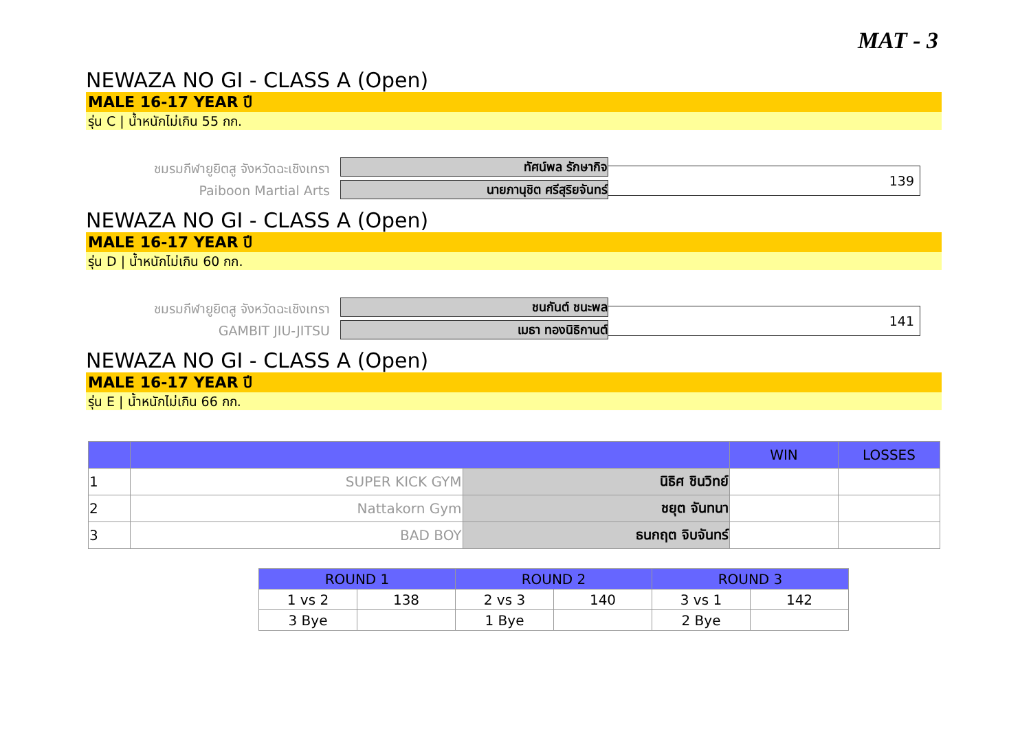MAT - 3
NEWAZA NO GI - CLASS A (Open)
MALE 16-17 YEAR ปี
รุ่น C | น้ำหนักไม่เกิน 55 กก.
ชมรมกีฬายูยิตสู จังหวัดฉะเชิงเทรา
Paiboon Martial Arts
ทัศน์พล รักษากิจ
นายภานุชิต ศรีสุริยจันทร์
139
NEWAZA NO GI - CLASS A (Open)
MALE 16-17 YEAR ปี
รุ่น D | น้ำหนักไม่เกิน 60 กก.
ชมรมกีฬายูยิตสู จังหวัดฉะเชิงเทรา
GAMBIT JIU-JITSU
ชนกันต์ ชนะพล
เมธา ทองนิธิกานต์
141
NEWAZA NO GI - CLASS A (Open)
MALE 16-17 YEAR ปี
รุ่น E | น้ำหนักไม่เกิน 66 กก.
| | | | WIN | LOSSES |
| --- | --- | --- | --- | --- |
| 1 | SUPER KICK GYM | นิธิศ ชินวิทย์ | | |
| 2 | Nattakorn Gym | ชยุต จันทนา | | |
| 3 | BAD BOY | ธนกฤต จิบจันทร์ | | |
| ROUND 1 | | ROUND 2 | | ROUND 3 | |
| --- | --- | --- | --- | --- | --- |
| 1 vs 2 | 138 | 2 vs 3 | 140 | 3 vs 1 | 142 |
| 3 Bye | | 1 Bye | | 2 Bye | |